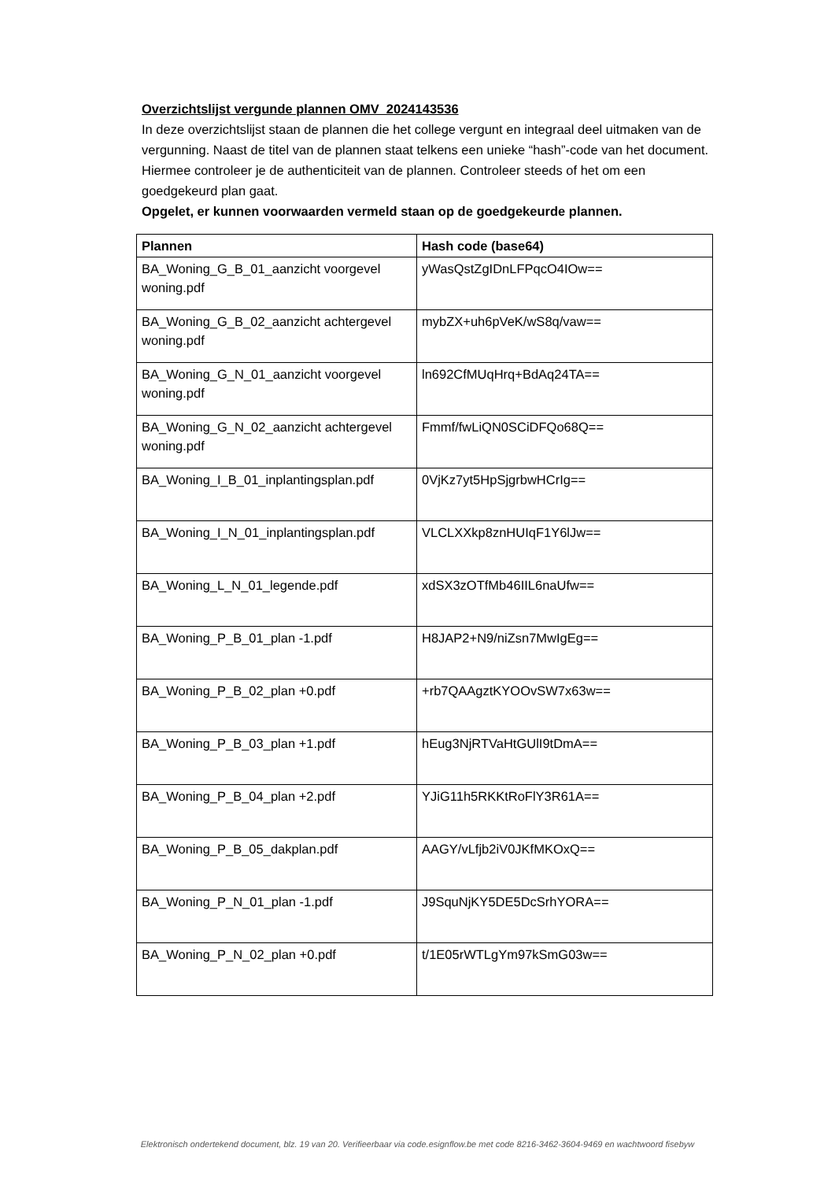Overzichtslijst vergunde plannen OMV_2024143536
In deze overzichtslijst staan de plannen die het college vergunt en integraal deel uitmaken van de vergunning. Naast de titel van de plannen staat telkens een unieke “hash”-code van het document. Hiermee controleer je de authenticiteit van de plannen. Controleer steeds of het om een goedgekeurd plan gaat.
Opgelet, er kunnen voorwaarden vermeld staan op de goedgekeurde plannen.
| Plannen | Hash code (base64) |
| --- | --- |
| BA_Woning_G_B_01_aanzicht voorgevel woning.pdf | yWasQstZgIDnLFPqcO4IOw== |
| BA_Woning_G_B_02_aanzicht achtergevel woning.pdf | mybZX+uh6pVeK/wS8q/vaw== |
| BA_Woning_G_N_01_aanzicht voorgevel woning.pdf | ln692CfMUqHrq+BdAq24TA== |
| BA_Woning_G_N_02_aanzicht achtergevel woning.pdf | Fmmf/fwLiQN0SCiDFQo68Q== |
| BA_Woning_I_B_01_inplantingsplan.pdf | 0VjKz7yt5HpSjgrbwHCrIg== |
| BA_Woning_I_N_01_inplantingsplan.pdf | VLCLXXkp8znHUIqF1Y6lJw== |
| BA_Woning_L_N_01_legende.pdf | xdSX3zOTfMb46IIL6naUfw== |
| BA_Woning_P_B_01_plan -1.pdf | H8JAP2+N9/niZsn7MwIgEg== |
| BA_Woning_P_B_02_plan +0.pdf | +rb7QAAgztKYOOvSW7x63w== |
| BA_Woning_P_B_03_plan +1.pdf | hEug3NjRTVaHtGUlI9tDmA== |
| BA_Woning_P_B_04_plan +2.pdf | YJiG11h5RKKtRoFlY3R61A== |
| BA_Woning_P_B_05_dakplan.pdf | AAGY/vLfjb2iV0JKfMKOxQ== |
| BA_Woning_P_N_01_plan -1.pdf | J9SquNjKY5DE5DcSrhYORA== |
| BA_Woning_P_N_02_plan +0.pdf | t/1E05rWTLgYm97kSmG03w== |
Elektronisch ondertekend document, blz. 19 van 20. Verifieerbaar via code.esignflow.be met code 8216-3462-3604-9469 en wachtwoord fisebyw